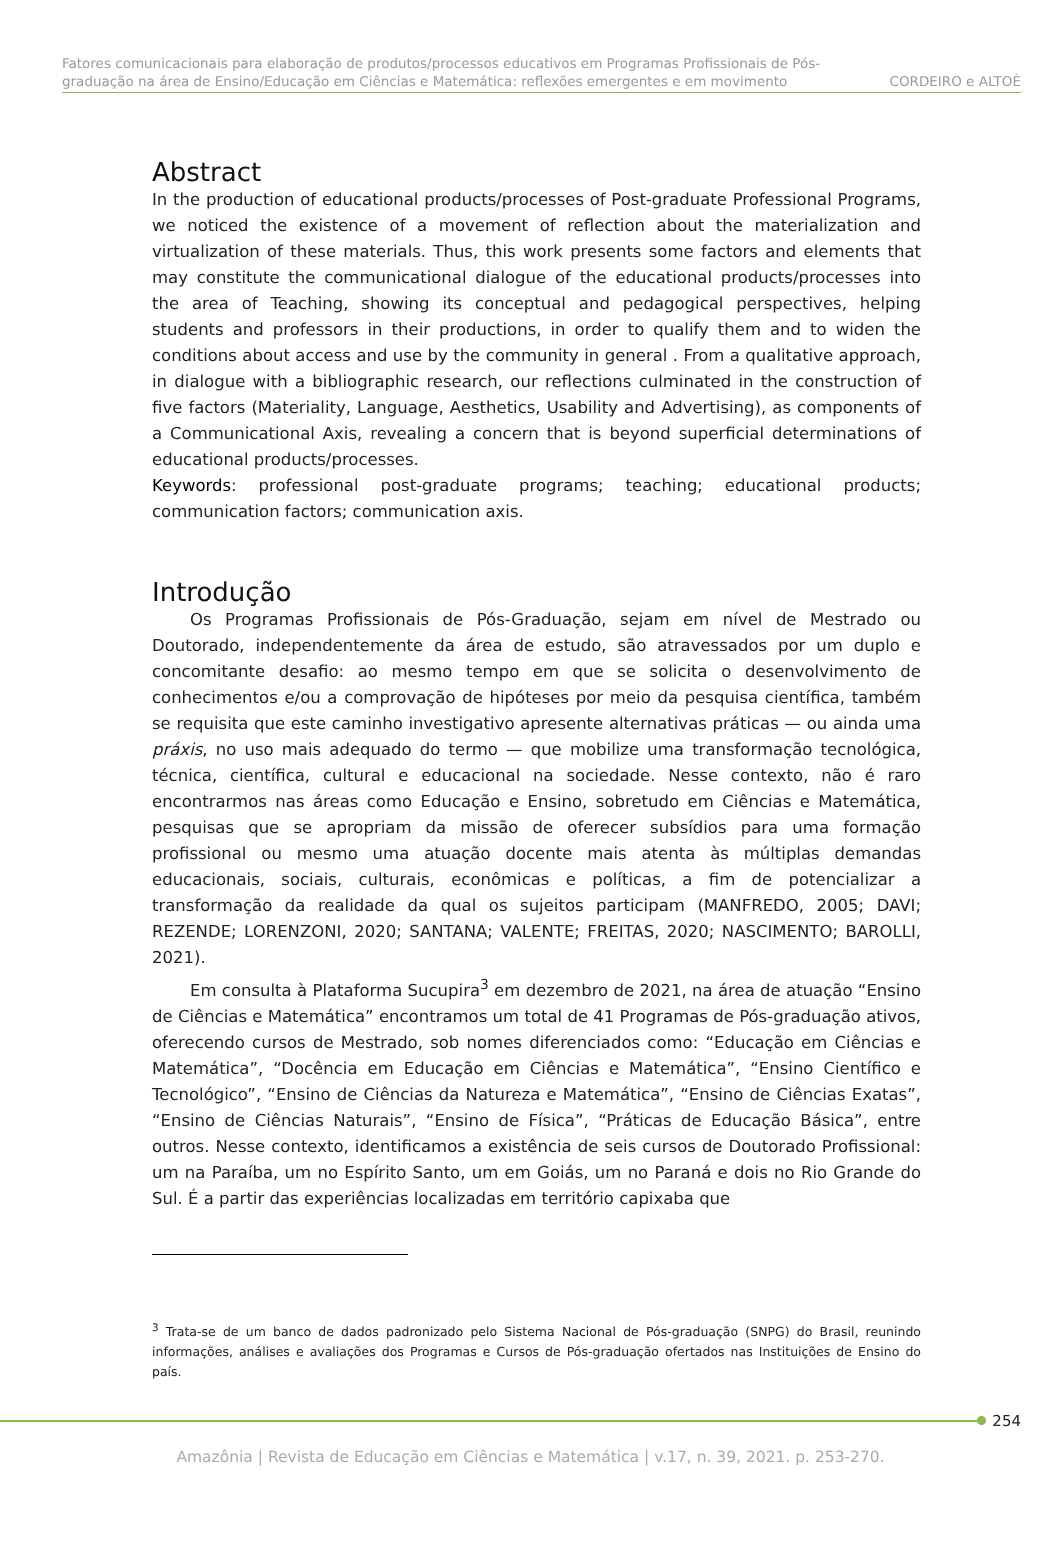Fatores comunicacionais para elaboração de produtos/processos educativos em Programas Profissionais de Pós-
graduação na área de Ensino/Educação em Ciências e Matemática: reflexões emergentes e em movimento
CORDEIRO e ALTOÈ
Abstract
In the production of educational products/processes of Post-graduate Professional Programs, we noticed the existence of a movement of reflection about the materialization and virtualization of these materials. Thus, this work presents some factors and elements that may constitute the communicational dialogue of the educational products/processes into the area of Teaching, showing its conceptual and pedagogical perspectives, helping students and professors in their productions, in order to qualify them and to widen the conditions about access and use by the community in general . From a qualitative approach, in dialogue with a bibliographic research, our reflections culminated in the construction of five factors (Materiality, Language, Aesthetics, Usability and Advertising), as components of a Communicational Axis, revealing a concern that is beyond superficial determinations of educational products/processes.
Keywords: professional post-graduate programs; teaching; educational products; communication factors; communication axis.
Introdução
Os Programas Profissionais de Pós-Graduação, sejam em nível de Mestrado ou Doutorado, independentemente da área de estudo, são atravessados por um duplo e concomitante desafio: ao mesmo tempo em que se solicita o desenvolvimento de conhecimentos e/ou a comprovação de hipóteses por meio da pesquisa científica, também se requisita que este caminho investigativo apresente alternativas práticas — ou ainda uma práxis, no uso mais adequado do termo — que mobilize uma transformação tecnológica, técnica, científica, cultural e educacional na sociedade. Nesse contexto, não é raro encontrarmos nas áreas como Educação e Ensino, sobretudo em Ciências e Matemática, pesquisas que se apropriam da missão de oferecer subsídios para uma formação profissional ou mesmo uma atuação docente mais atenta às múltiplas demandas educacionais, sociais, culturais, econômicas e políticas, a fim de potencializar a transformação da realidade da qual os sujeitos participam (MANFREDO, 2005; DAVI; REZENDE; LORENZONI, 2020; SANTANA; VALENTE; FREITAS, 2020; NASCIMENTO; BAROLLI, 2021).
Em consulta à Plataforma Sucupira<sup>3</sup> em dezembro de 2021, na área de atuação “Ensino de Ciências e Matemática” encontramos um total de 41 Programas de Pós-graduação ativos, oferecendo cursos de Mestrado, sob nomes diferenciados como: “Educação em Ciências e Matemática”, “Docência em Educação em Ciências e Matemática”, “Ensino Científico e Tecnológico”, “Ensino de Ciências da Natureza e Matemática”, “Ensino de Ciências Exatas”, “Ensino de Ciências Naturais”, “Ensino de Física”, “Práticas de Educação Básica”, entre outros. Nesse contexto, identificamos a existência de seis cursos de Doutorado Profissional: um na Paraíba, um no Espírito Santo, um em Goiás, um no Paraná e dois no Rio Grande do Sul. É a partir das experiências localizadas em território capixaba que
<sup>3</sup> Trata-se de um banco de dados padronizado pelo Sistema Nacional de Pós-graduação (SNPG) do Brasil, reunindo informações, análises e avaliações dos Programas e Cursos de Pós-graduação ofertados nas Instituições de Ensino do país.
254
Amazônia | Revista de Educação em Ciências e Matemática | v.17, n. 39, 2021. p. 253-270.